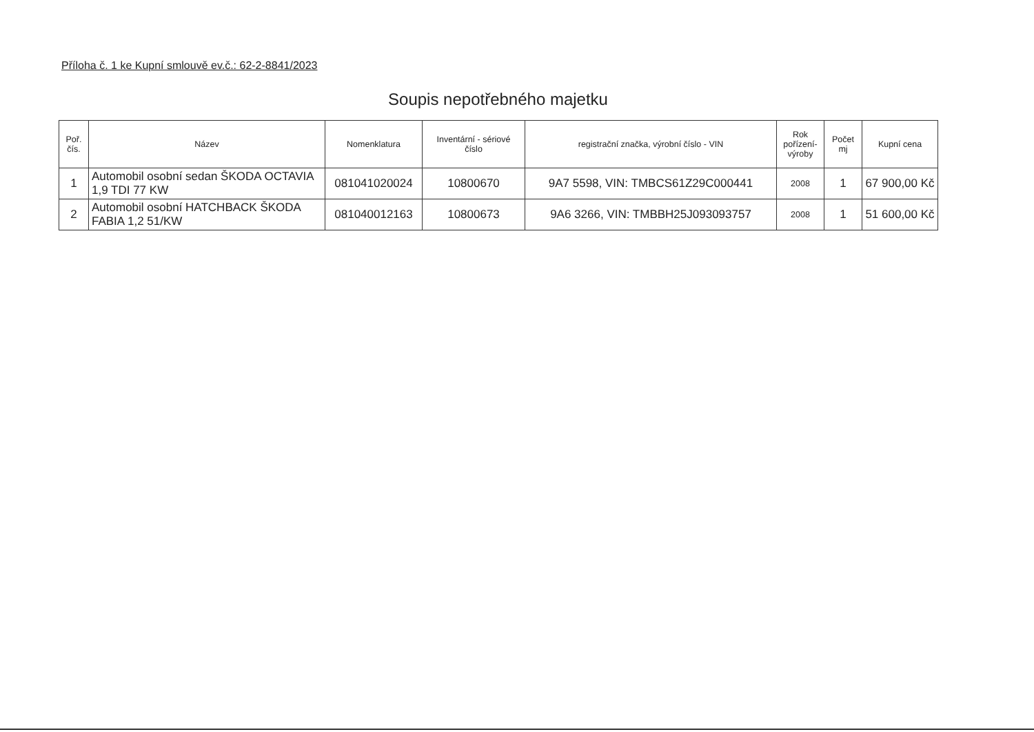Příloha č. 1 ke Kupní smlouvě ev.č.: 62-2-8841/2023
Soupis nepotřebného majetku
| Poř. čís. | Název | Nomenklatura | Inventární - sériové číslo | registrační značka, výrobní číslo - VIN | Rok pořízení- výroby | Počet mj | Kupní cena |
| --- | --- | --- | --- | --- | --- | --- | --- |
| 1 | Automobil osobní sedan ŠKODA OCTAVIA 1,9 TDI 77 KW | 081041020024 | 10800670 | 9A7 5598, VIN: TMBCS61Z29C000441 | 2008 | 1 | 67 900,00 Kč |
| 2 | Automobil osobní HATCHBACK ŠKODA FABIA 1,2 51/KW | 081040012163 | 10800673 | 9A6 3266, VIN: TMBBH25J093093757 | 2008 | 1 | 51 600,00 Kč |